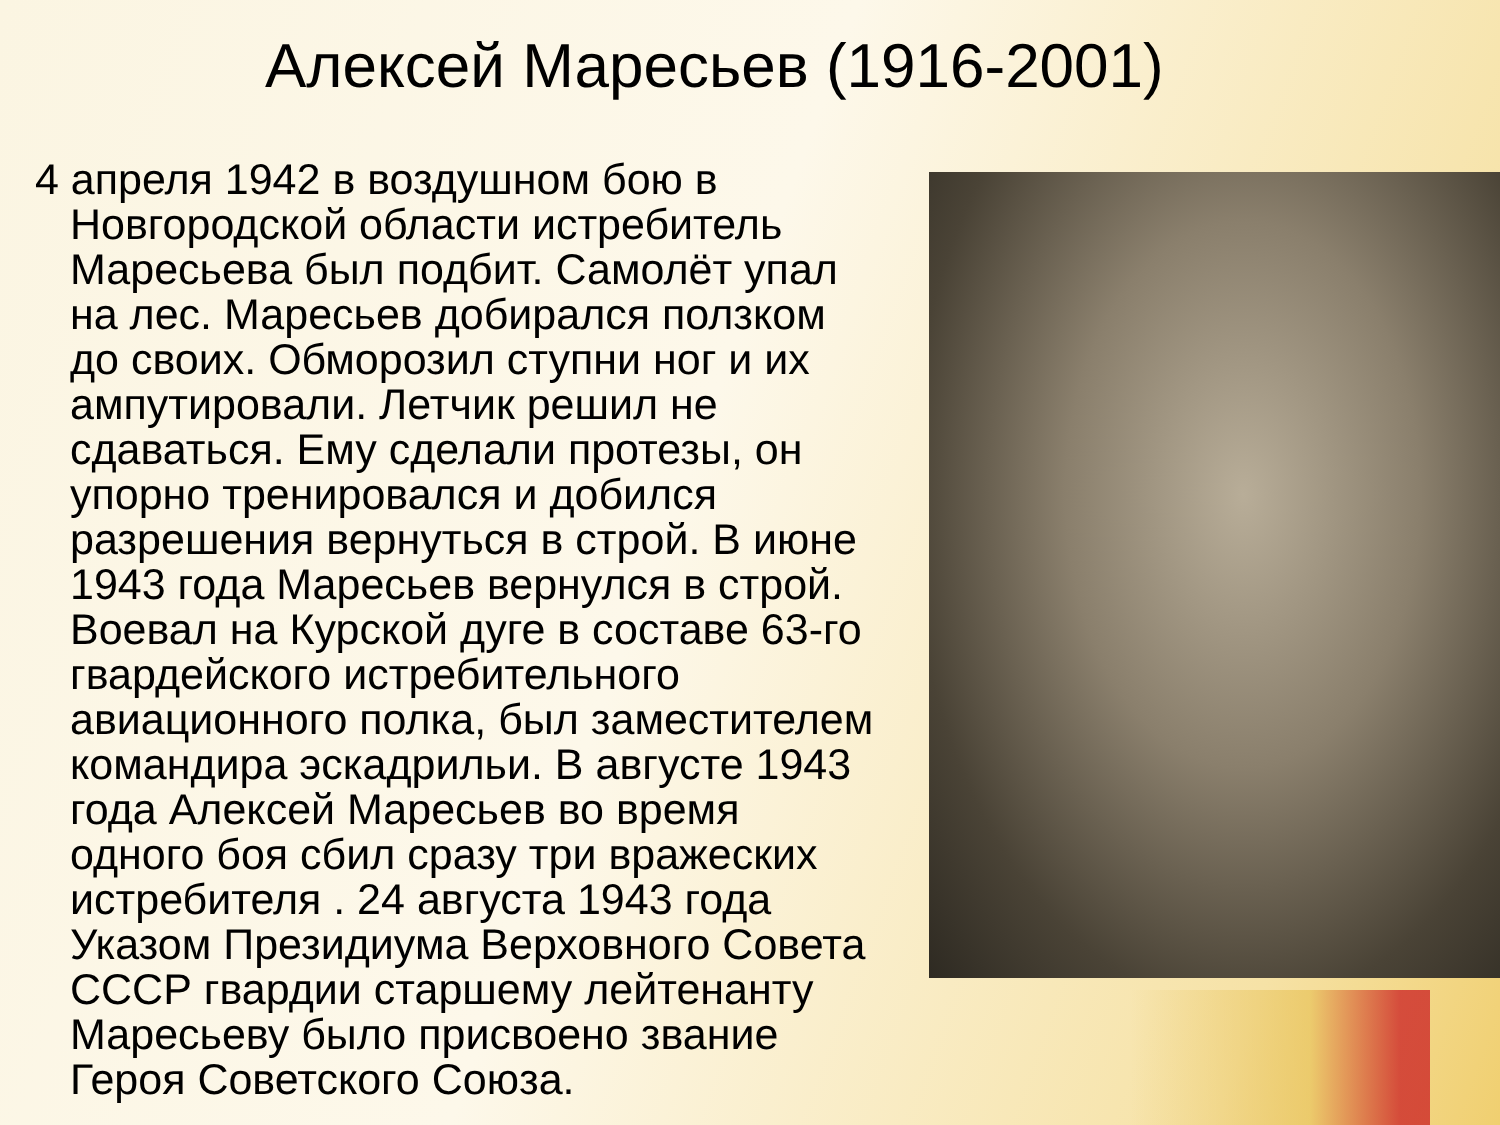Алексей Маресьев (1916-2001)
4 апреля 1942 в воздушном бою в Новгородской области истребитель Маресьева был подбит. Самолёт упал на лес. Маресьев добирался ползком до своих. Обморозил ступни ног и их ампутировали. Летчик решил не сдаваться. Ему сделали протезы, он упорно тренировался и добился разрешения вернуться в строй. В июне 1943 года Маресьев вернулся в строй. Воевал на Курской дуге в составе 63-го гвардейского истребительного авиационного полка, был заместителем командира эскадрильи. В августе 1943 года Алексей Маресьев во время одного боя сбил сразу три вражеских истребителя . 24 августа 1943 года Указом Президиума Верховного Совета СССР гвардии старшему лейтенанту Маресьеву было присвоено звание Героя Советского Союза.